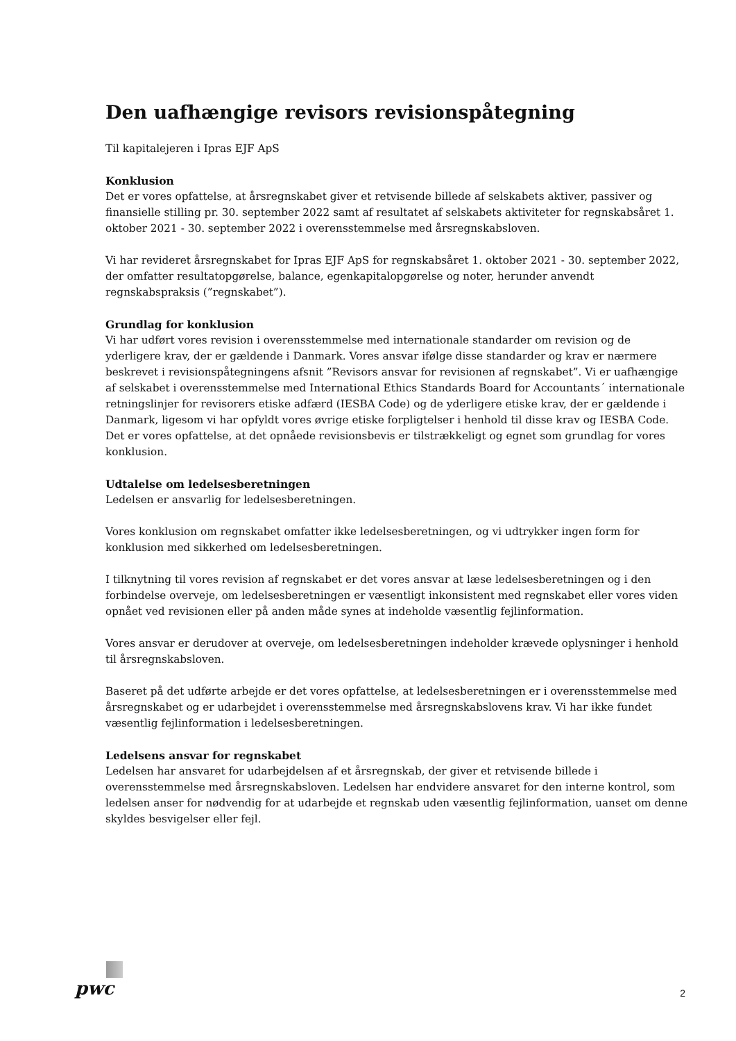Den uafhængige revisors revisionspåtegning
Til kapitalejeren i Ipras EJF ApS
Konklusion
Det er vores opfattelse, at årsregnskabet giver et retvisende billede af selskabets aktiver, passiver og finansielle stilling pr. 30. september 2022 samt af resultatet af selskabets aktiviteter for regnskabsåret 1. oktober 2021 - 30. september 2022 i overensstemmelse med årsregnskabsloven.
Vi har revideret årsregnskabet for Ipras EJF ApS for regnskabsåret 1. oktober 2021 - 30. september 2022, der omfatter resultatopgørelse, balance, egenkapitalopgørelse og noter, herunder anvendt regnskabspraksis (”regnskabet”).
Grundlag for konklusion
Vi har udført vores revision i overensstemmelse med internationale standarder om revision og de yderligere krav, der er gældende i Danmark. Vores ansvar ifølge disse standarder og krav er nærmere beskrevet i revisionspåtegningens afsnit ”Revisors ansvar for revisionen af regnskabet”. Vi er uafhængige af selskabet i overensstemmelse med International Ethics Standards Board for Accountants´ internationale retningslinjer for revisorers etiske adfærd (IESBA Code) og de yderligere etiske krav, der er gældende i Danmark, ligesom vi har opfyldt vores øvrige etiske forpligtelser i henhold til disse krav og IESBA Code. Det er vores opfattelse, at det opnåede revisionsbevis er tilstrækkeligt og egnet som grundlag for vores konklusion.
Udtalelse om ledelsesberetningen
Ledelsen er ansvarlig for ledelsesberetningen.
Vores konklusion om regnskabet omfatter ikke ledelsesberetningen, og vi udtrykker ingen form for konklusion med sikkerhed om ledelsesberetningen.
I tilknytning til vores revision af regnskabet er det vores ansvar at læse ledelsesberetningen og i den forbindelse overveje, om ledelsesberetningen er væsentligt inkonsistent med regnskabet eller vores viden opnået ved revisionen eller på anden måde synes at indeholde væsentlig fejlinformation.
Vores ansvar er derudover at overveje, om ledelsesberetningen indeholder krævede oplysninger i henhold til årsregnskabsloven.
Baseret på det udførte arbejde er det vores opfattelse, at ledelsesberetningen er i overensstemmelse med årsregnskabet og er udarbejdet i overensstemmelse med årsregnskabslovens krav. Vi har ikke fundet væsentlig fejlinformation i ledelsesberetningen.
Ledelsens ansvar for regnskabet
Ledelsen har ansvaret for udarbejdelsen af et årsregnskab, der giver et retvisende billede i overensstemmelse med årsregnskabsloven. Ledelsen har endvidere ansvaret for den interne kontrol, som ledelsen anser for nødvendig for at udarbejde et regnskab uden væsentlig fejlinformation, uanset om denne skyldes besvigelser eller fejl.
pwc
2